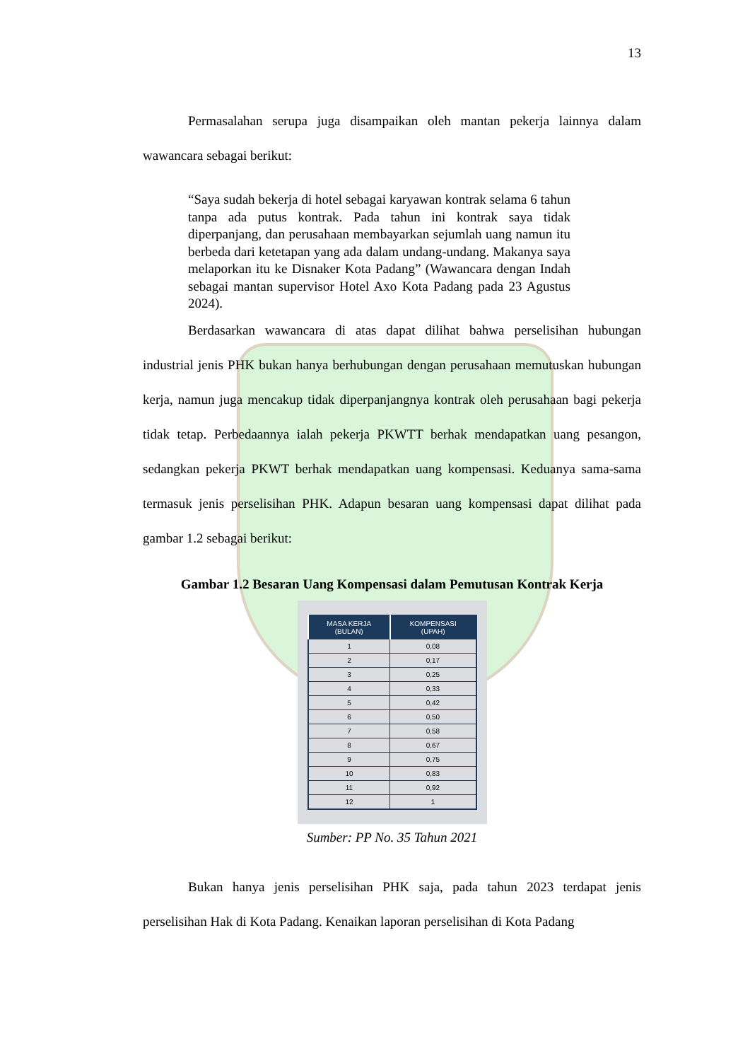13
Permasalahan serupa juga disampaikan oleh mantan pekerja lainnya dalam wawancara sebagai berikut:
“Saya sudah bekerja di hotel sebagai karyawan kontrak selama 6 tahun tanpa ada putus kontrak. Pada tahun ini kontrak saya tidak diperpanjang, dan perusahaan membayarkan sejumlah uang namun itu berbeda dari ketetapan yang ada dalam undang-undang. Makanya saya melaporkan itu ke Disnaker Kota Padang” (Wawancara dengan Indah sebagai mantan supervisor Hotel Axo Kota Padang pada 23 Agustus 2024).
Berdasarkan wawancara di atas dapat dilihat bahwa perselisihan hubungan industrial jenis PHK bukan hanya berhubungan dengan perusahaan memutuskan hubungan kerja, namun juga mencakup tidak diperpanjangnya kontrak oleh perusahaan bagi pekerja tidak tetap. Perbedaannya ialah pekerja PKWTT berhak mendapatkan uang pesangon, sedangkan pekerja PKWT berhak mendapatkan uang kompensasi. Keduanya sama-sama termasuk jenis perselisihan PHK. Adapun besaran uang kompensasi dapat dilihat pada gambar 1.2 sebagai berikut:
Gambar 1.2 Besaran Uang Kompensasi dalam Pemutusan Kontrak Kerja
| MASA KERJA (BULAN) | KOMPENSASI (UPAH) |
| --- | --- |
| 1 | 0,08 |
| 2 | 0,17 |
| 3 | 0,25 |
| 4 | 0,33 |
| 5 | 0,42 |
| 6 | 0,50 |
| 7 | 0,58 |
| 8 | 0,67 |
| 9 | 0,75 |
| 10 | 0,83 |
| 11 | 0,92 |
| 12 | 1 |
Sumber: PP No. 35 Tahun 2021
Bukan hanya jenis perselisihan PHK saja, pada tahun 2023 terdapat jenis perselisihan Hak di Kota Padang. Kenaikan laporan perselisihan di Kota Padang